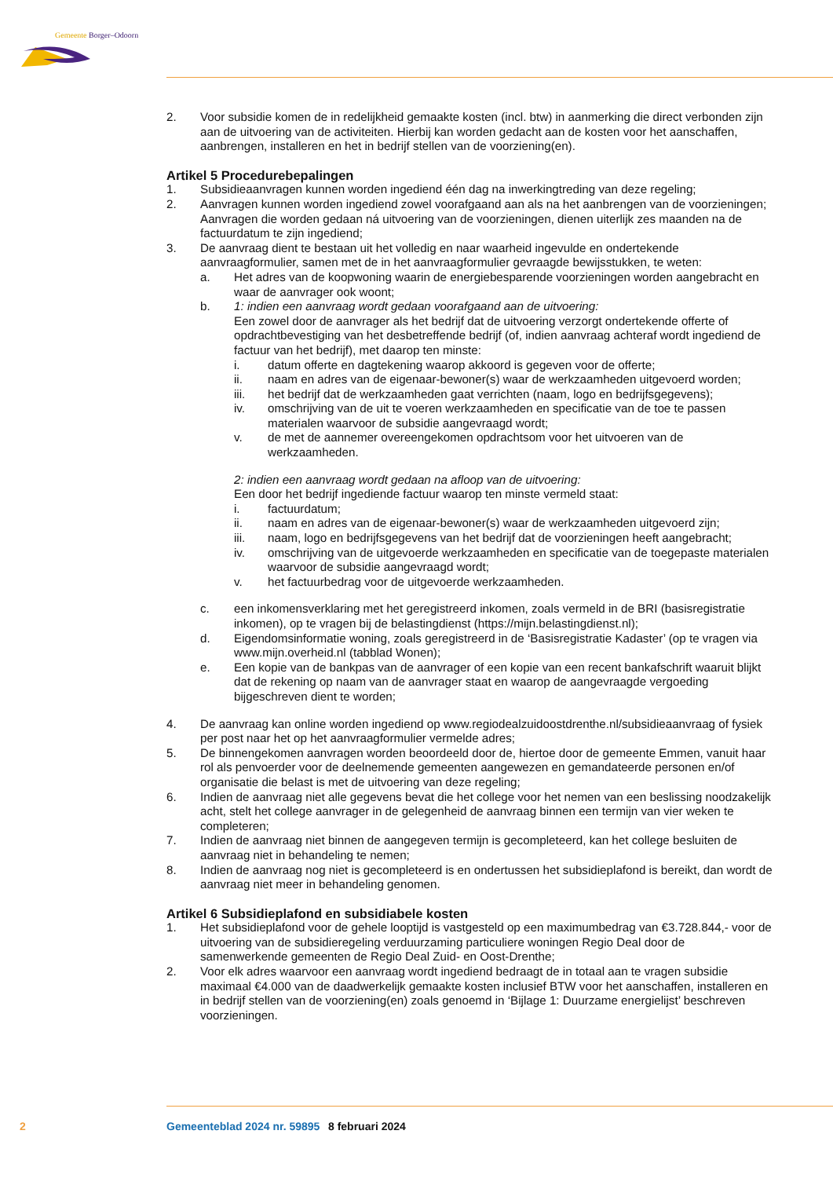Gemeente Borger–Odoorn
2. Voor subsidie komen de in redelijkheid gemaakte kosten (incl. btw) in aanmerking die direct verbonden zijn aan de uitvoering van de activiteiten. Hierbij kan worden gedacht aan de kosten voor het aanschaffen, aanbrengen, installeren en het in bedrijf stellen van de voorziening(en).
Artikel 5 Procedurebepalingen
1. Subsidieaanvragen kunnen worden ingediend één dag na inwerkingtreding van deze regeling;
2. Aanvragen kunnen worden ingediend zowel voorafgaand aan als na het aanbrengen van de voorzieningen; Aanvragen die worden gedaan ná uitvoering van de voorzieningen, dienen uiterlijk zes maanden na de factuurdatum te zijn ingediend;
3. De aanvraag dient te bestaan uit het volledig en naar waarheid ingevulde en ondertekende aanvraagformulier, samen met de in het aanvraagformulier gevraagde bewijsstukken, te weten:
a. Het adres van de koopwoning waarin de energiebesparende voorzieningen worden aangebracht en waar de aanvrager ook woont;
b. 1: indien een aanvraag wordt gedaan voorafgaand aan de uitvoering:
Een zowel door de aanvrager als het bedrijf dat de uitvoering verzorgt ondertekende offerte of opdrachtbevestiging van het desbetreffende bedrijf (of, indien aanvraag achteraf wordt ingediend de factuur van het bedrijf), met daarop ten minste:
i. datum offerte en dagtekening waarop akkoord is gegeven voor de offerte;
ii. naam en adres van de eigenaar-bewoner(s) waar de werkzaamheden uitgevoerd worden;
iii. het bedrijf dat de werkzaamheden gaat verrichten (naam, logo en bedrijfsgegevens);
iv. omschrijving van de uit te voeren werkzaamheden en specificatie van de toe te passen materialen waarvoor de subsidie aangevraagd wordt;
v. de met de aannemer overeengekomen opdrachtsom voor het uitvoeren van de werkzaamheden.
2: indien een aanvraag wordt gedaan na afloop van de uitvoering:
Een door het bedrijf ingediende factuur waarop ten minste vermeld staat:
i. factuurdatum;
ii. naam en adres van de eigenaar-bewoner(s) waar de werkzaamheden uitgevoerd zijn;
iii. naam, logo en bedrijfsgegevens van het bedrijf dat de voorzieningen heeft aangebracht;
iv. omschrijving van de uitgevoerde werkzaamheden en specificatie van de toegepaste materialen waarvoor de subsidie aangevraagd wordt;
v. het factuurbedrag voor de uitgevoerde werkzaamheden.
c. een inkomensverklaring met het geregistreerd inkomen, zoals vermeld in de BRI (basisregistratie inkomen), op te vragen bij de belastingdienst (https://mijn.belastingdienst.nl);
d. Eigendomsinformatie woning, zoals geregistreerd in de ‘Basisregistratie Kadaster’ (op te vragen via www.mijn.overheid.nl (tabblad Wonen);
e. Een kopie van de bankpas van de aanvrager of een kopie van een recent bankafschrift waaruit blijkt dat de rekening op naam van de aanvrager staat en waarop de aangevraagde vergoeding bijgeschreven dient te worden;
4. De aanvraag kan online worden ingediend op www.regiodealzuidoostdrenthe.nl/subsidieaanvraag of fysiek per post naar het op het aanvraagformulier vermelde adres;
5. De binnengekomen aanvragen worden beoordeeld door de, hiertoe door de gemeente Emmen, vanuit haar rol als penvoerder voor de deelnemende gemeenten aangewezen en gemandateerde personen en/of organisatie die belast is met de uitvoering van deze regeling;
6. Indien de aanvraag niet alle gegevens bevat die het college voor het nemen van een beslissing noodzakelijk acht, stelt het college aanvrager in de gelegenheid de aanvraag binnen een termijn van vier weken te completeren;
7. Indien de aanvraag niet binnen de aangegeven termijn is gecompleteerd, kan het college besluiten de aanvraag niet in behandeling te nemen;
8. Indien de aanvraag nog niet is gecompleteerd is en ondertussen het subsidieplafond is bereikt, dan wordt de aanvraag niet meer in behandeling genomen.
Artikel 6 Subsidieplafond en subsidiabele kosten
1. Het subsidieplafond voor de gehele looptijd is vastgesteld op een maximumbedrag van €3.728.844,- voor de uitvoering van de subsidieregeling verduurzaming particuliere woningen Regio Deal door de samenwerkende gemeenten de Regio Deal Zuid- en Oost-Drenthe;
2. Voor elk adres waarvoor een aanvraag wordt ingediend bedraagt de in totaal aan te vragen subsidie maximaal €4.000 van de daadwerkelijk gemaakte kosten inclusief BTW voor het aanschaffen, installeren en in bedrijf stellen van de voorziening(en) zoals genoemd in ‘Bijlage 1: Duurzame energielijst’ beschreven voorzieningen.
2 Gemeenteblad 2024 nr. 59895 8 februari 2024